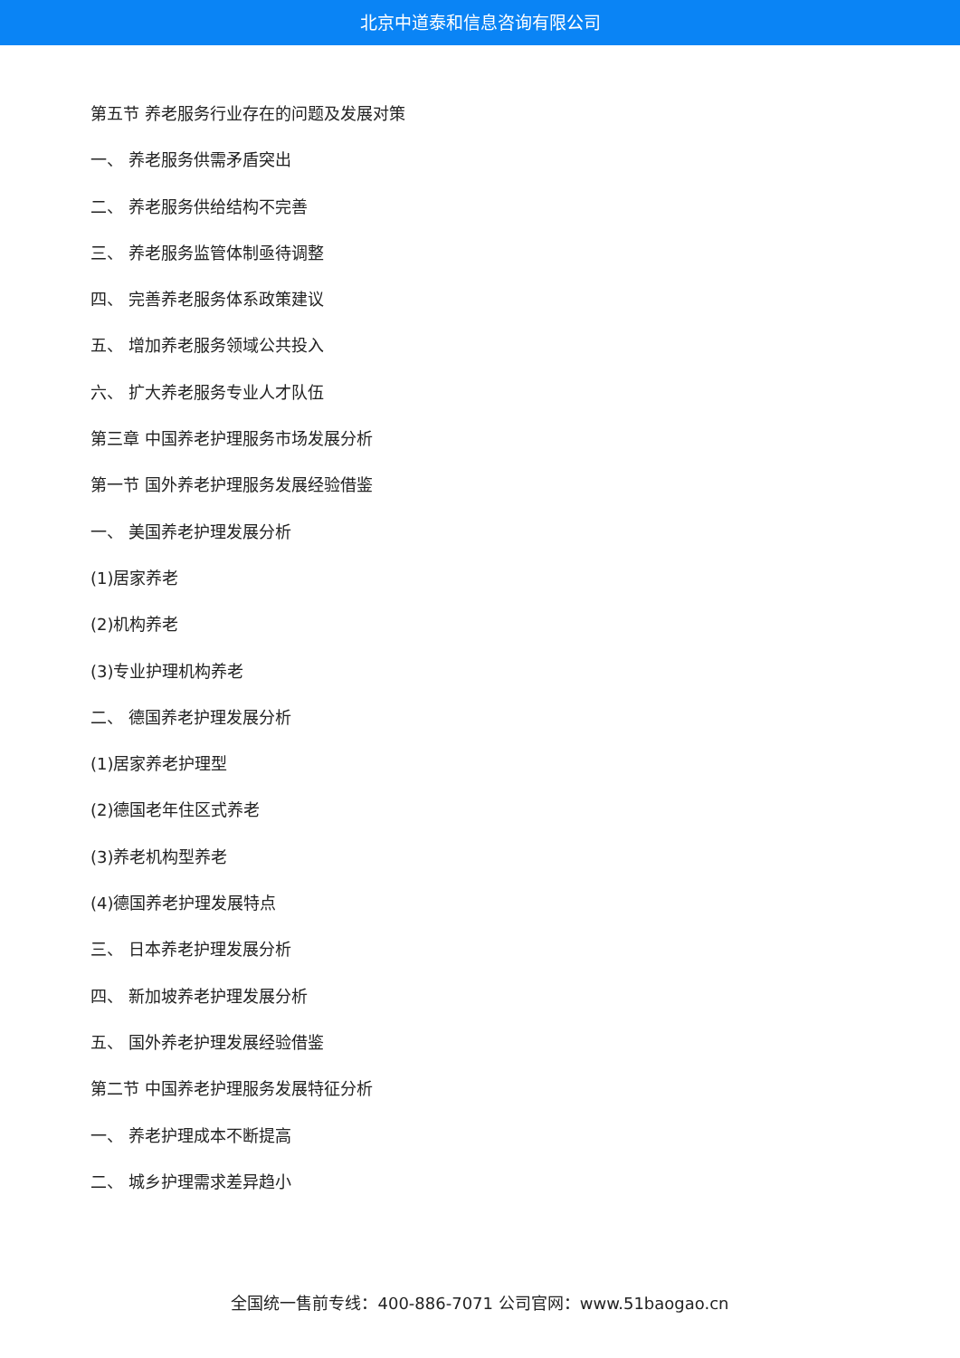北京中道泰和信息咨询有限公司
第五节 养老服务行业存在的问题及发展对策
一、 养老服务供需矛盾突出
二、 养老服务供给结构不完善
三、 养老服务监管体制亟待调整
四、 完善养老服务体系政策建议
五、 增加养老服务领域公共投入
六、 扩大养老服务专业人才队伍
第三章 中国养老护理服务市场发展分析
第一节 国外养老护理服务发展经验借鉴
一、 美国养老护理发展分析
(1)居家养老
(2)机构养老
(3)专业护理机构养老
二、 德国养老护理发展分析
(1)居家养老护理型
(2)德国老年住区式养老
(3)养老机构型养老
(4)德国养老护理发展特点
三、 日本养老护理发展分析
四、 新加坡养老护理发展分析
五、 国外养老护理发展经验借鉴
第二节 中国养老护理服务发展特征分析
一、 养老护理成本不断提高
二、 城乡护理需求差异趋小
全国统一售前专线：400-886-7071 公司官网：www.51baogao.cn